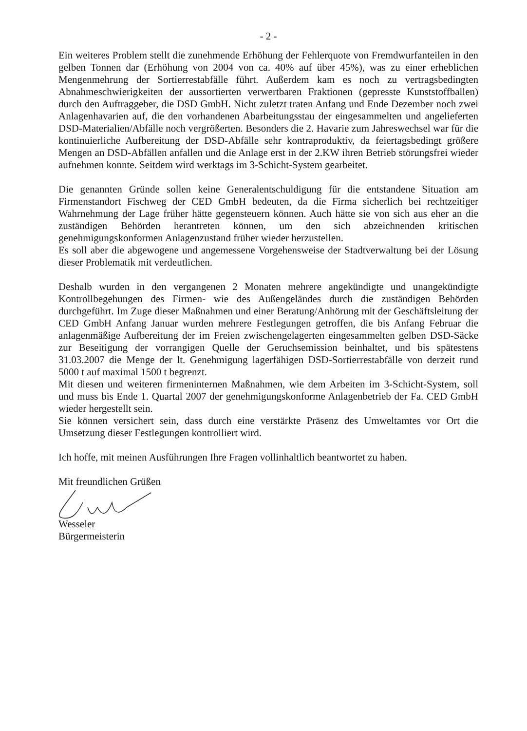- 2 -
Ein weiteres Problem stellt die zunehmende Erhöhung der Fehlerquote von Fremdwurfanteilen in den gelben Tonnen dar (Erhöhung von 2004 von ca. 40% auf über 45%), was zu einer erheblichen Mengenmehrung der Sortierrestabfälle führt. Außerdem kam es noch zu vertragsbedingten Abnahmeschwierigkeiten der aussortierten verwertbaren Fraktionen (gepresste Kunststoffballen) durch den Auftraggeber, die DSD GmbH. Nicht zuletzt traten Anfang und Ende Dezember noch zwei Anlagenhavarien auf, die den vorhandenen Abarbeitungsstau der eingesammelten und angelieferten DSD-Materialien/Abfälle noch vergrößerten. Besonders die 2. Havarie zum Jahreswechsel war für die kontinuierliche Aufbereitung der DSD-Abfälle sehr kontraproduktiv, da feiertagsbedingt größere Mengen an DSD-Abfällen anfallen und die Anlage erst in der 2.KW ihren Betrieb störungsfrei wieder aufnehmen konnte. Seitdem wird werktags im 3-Schicht-System gearbeitet.
Die genannten Gründe sollen keine Generalentschuldigung für die entstandene Situation am Firmenstandort Fischweg der CED GmbH bedeuten, da die Firma sicherlich bei rechtzeitiger Wahrnehmung der Lage früher hätte gegensteuern können. Auch hätte sie von sich aus eher an die zuständigen Behörden herantreten können, um den sich abzeichnenden kritischen genehmigungskonformen Anlagenzustand früher wieder herzustellen.
Es soll aber die abgewogene und angemessene Vorgehensweise der Stadtverwaltung bei der Lösung dieser Problematik mit verdeutlichen.
Deshalb wurden in den vergangenen 2 Monaten mehrere angekündigte und unangekündigte Kontrollbegehungen des Firmen- wie des Außengeländes durch die zuständigen Behörden durchgeführt. Im Zuge dieser Maßnahmen und einer Beratung/Anhörung mit der Geschäftsleitung der CED GmbH Anfang Januar wurden mehrere Festlegungen getroffen, die bis Anfang Februar die anlagenmäßige Aufbereitung der im Freien zwischengelagerten eingesammelten gelben DSD-Säcke zur Beseitigung der vorrangigen Quelle der Geruchsemission beinhaltet, und bis spätestens 31.03.2007 die Menge der lt. Genehmigung lagerfähigen DSD-Sortierrestabfälle von derzeit rund 5000 t auf maximal 1500 t begrenzt.
Mit diesen und weiteren firmeninternen Maßnahmen, wie dem Arbeiten im 3-Schicht-System, soll und muss bis Ende 1. Quartal 2007 der genehmigungskonforme Anlagenbetrieb der Fa. CED GmbH wieder hergestellt sein.
Sie können versichert sein, dass durch eine verstärkte Präsenz des Umweltamtes vor Ort die Umsetzung dieser Festlegungen kontrolliert wird.
Ich hoffe, mit meinen Ausführungen Ihre Fragen vollinhaltlich beantwortet zu haben.
Mit freundlichen Grüßen
Wesseler
Bürgermeisterin